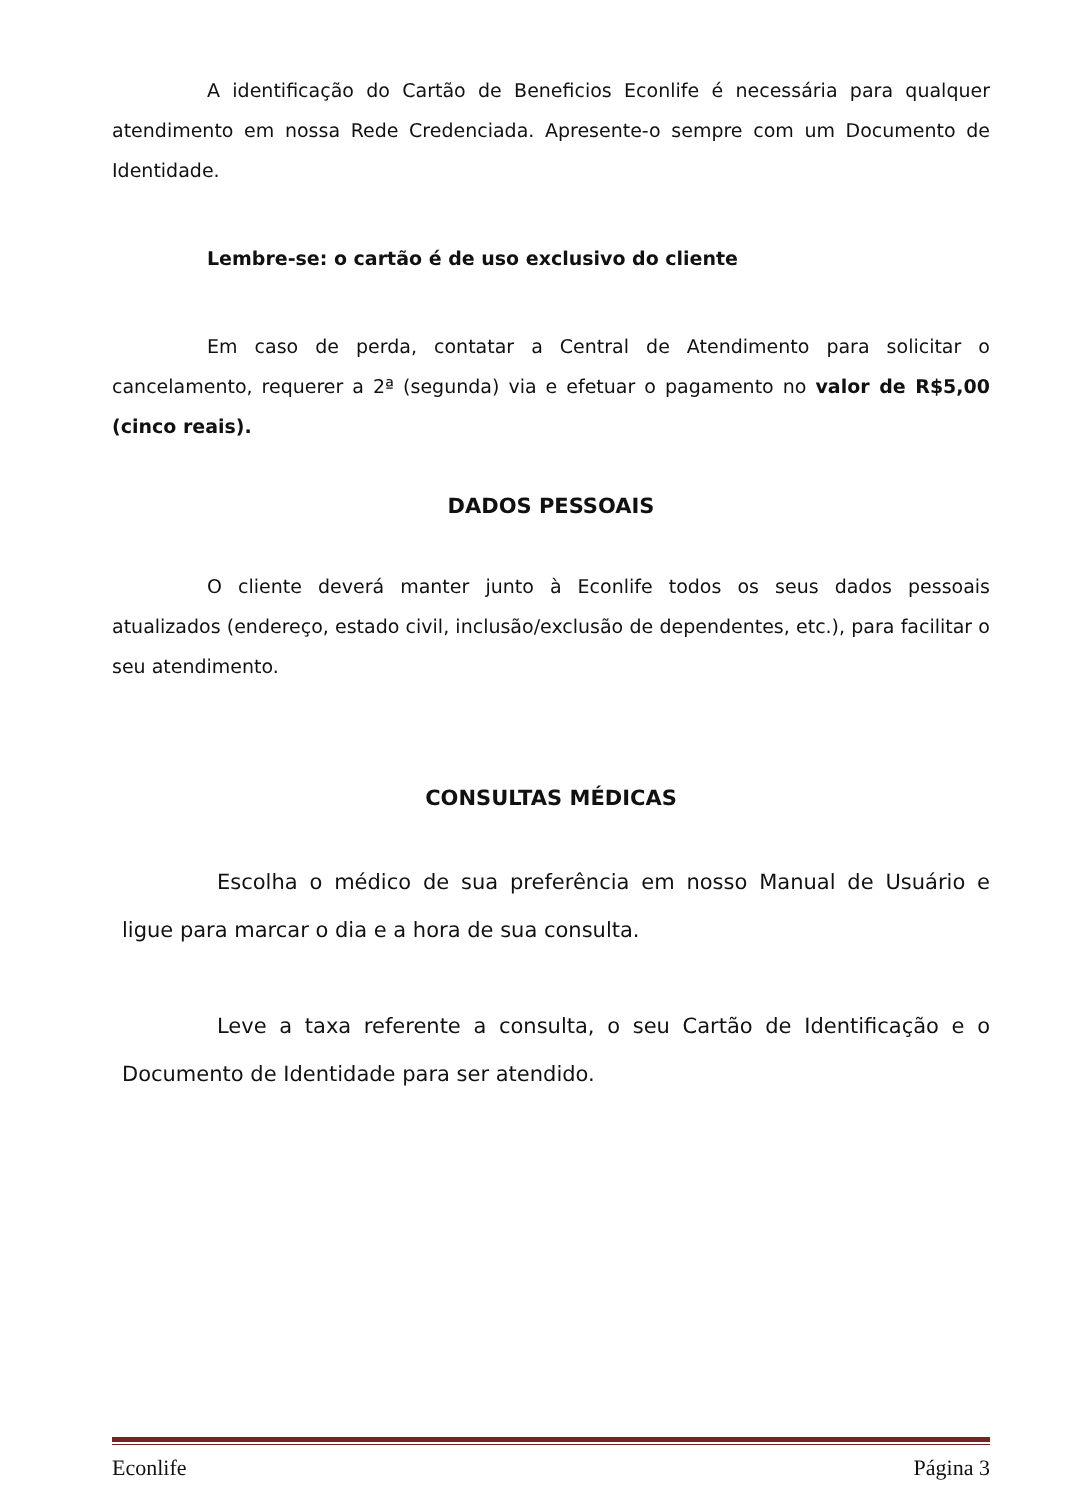A identificação do Cartão de Beneficios Econlife é necessária para qualquer atendimento em nossa Rede Credenciada. Apresente-o sempre com um Documento de Identidade.
Lembre-se: o cartão é de uso exclusivo do cliente
Em caso de perda, contatar a Central de Atendimento para solicitar o cancelamento, requerer a 2ª (segunda) via e efetuar o pagamento no valor de R$5,00 (cinco reais).
DADOS PESSOAIS
O cliente deverá manter junto à Econlife todos os seus dados pessoais atualizados (endereço, estado civil, inclusão/exclusão de dependentes, etc.), para facilitar o seu atendimento.
CONSULTAS MÉDICAS
Escolha o médico de sua preferência em nosso Manual de Usuário e ligue para marcar o dia e a hora de sua consulta.
Leve a taxa referente a consulta, o seu Cartão de Identificação e o Documento de Identidade para ser atendido.
Econlife Página 3